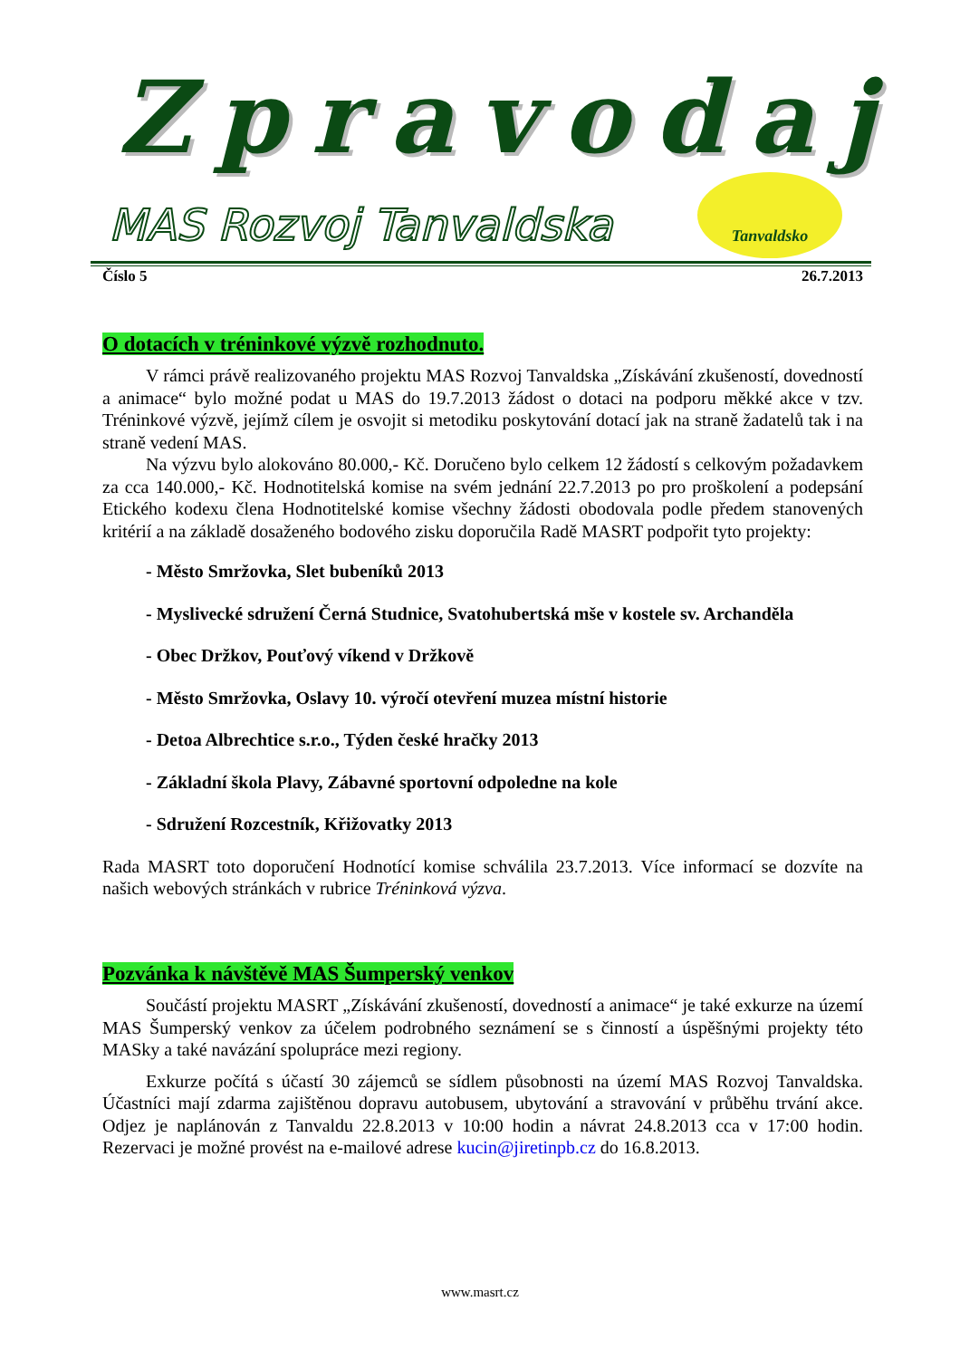Zpravodaj
MAS Rozvoj Tanvaldska
Tanvaldsko
Číslo 5 26.7.2013
O dotacích v tréninkové výzvě rozhodnuto.
V rámci právě realizovaného projektu MAS Rozvoj Tanvaldska „Získávání zkušeností, dovedností a animace“ bylo možné podat u MAS do 19.7.2013 žádost o dotaci na podporu měkké akce v tzv. Tréninkové výzvě, jejímž cílem je osvojit si metodiku poskytování dotací jak na straně žadatelů tak i na straně vedení MAS.
Na výzvu bylo alokováno 80.000,- Kč. Doručeno bylo celkem 12 žádostí s celkovým požadavkem za cca 140.000,- Kč. Hodnotitelská komise na svém jednání 22.7.2013 po pro proškolení a podepsání Etického kodexu člena Hodnotitelské komise všechny žádosti obodovala podle předem stanovených kritérií a na základě dosaženého bodového zisku doporučila Radě MASRT podpořit tyto projekty:
- Město Smržovka, Slet bubeníků 2013
- Myslivecké sdružení Černá Studnice, Svatohubertská mše v kostele sv. Archanděla
- Obec Držkov, Pouťový víkend v Držkově
- Město Smržovka, Oslavy 10. výročí otevření muzea místní historie
- Detoa Albrechtice s.r.o., Týden české hračky 2013
- Základní škola Plavy, Zábavné sportovní odpoledne na kole
- Sdružení Rozcestník, Křižovatky 2013
Rada MASRT toto doporučení Hodnotící komise schválila 23.7.2013. Více informací se dozvíte na našich webových stránkách v rubrice Tréninková výzva.
Pozvánka k návštěvě MAS Šumperský venkov
Součástí projektu MASRT „Získávání zkušeností, dovedností a animace“ je také exkurze na území MAS Šumperský venkov za účelem podrobného seznámení se s činností a úspěšnými projekty této MASky a také navázání spolupráce mezi regiony.
Exkurze počítá s účastí 30 zájemců se sídlem působnosti na území MAS Rozvoj Tanvaldska. Účastníci mají zdarma zajištěnou dopravu autobusem, ubytování a stravování v průběhu trvání akce. Odjez je naplánován z Tanvaldu 22.8.2013 v 10:00 hodin a návrat 24.8.2013 cca v 17:00 hodin. Rezervaci je možné provést na e-mailové adrese kucin@jiretinpb.cz do 16.8.2013.
www.masrt.cz